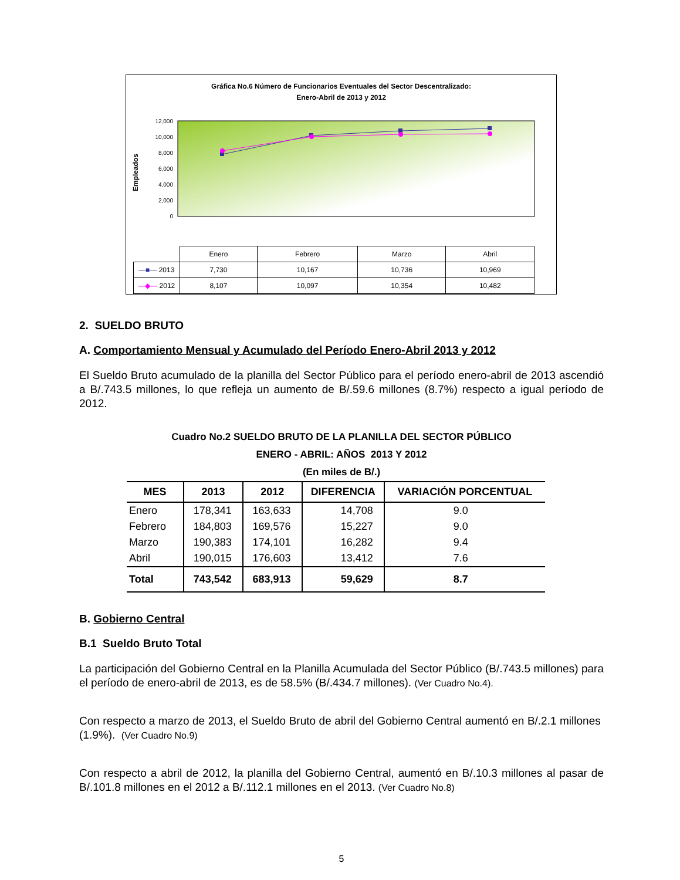Gráfica No.6 Número de Funcionarios Eventuales del Sector Descentralizado:
Enero-Abril de 2013 y 2012
Empleados
12,000
10,000
8,000
6,000
4,000
2,000
0
| | Enero | Febrero | Marzo | Abril |
| —■— 2013 | 7,730 | 10,167 | 10,736 | 10,969 |
| —◆— 2012 | 8,107 | 10,097 | 10,354 | 10,482 |
2. SUELDO BRUTO
A. Comportamiento Mensual y Acumulado del Período Enero-Abril 2013 y 2012
El Sueldo Bruto acumulado de la planilla del Sector Público para el período enero-abril de 2013 ascendió a B/.743.5 millones, lo que refleja un aumento de B/.59.6 millones (8.7%) respecto a igual período de 2012.
Cuadro No.2 SUELDO BRUTO DE LA PLANILLA DEL SECTOR PÚBLICO
ENERO - ABRIL: AÑOS 2013 Y 2012
(En miles de B/.)
| MES | 2013 | 2012 | DIFERENCIA | VARIACIÓN PORCENTUAL |
| --- | --- | --- | --- | --- |
| Enero | 178,341 | 163,633 | 14,708 | 9.0 |
| Febrero | 184,803 | 169,576 | 15,227 | 9.0 |
| Marzo | 190,383 | 174,101 | 16,282 | 9.4 |
| Abril | 190,015 | 176,603 | 13,412 | 7.6 |
| Total | 743,542 | 683,913 | 59,629 | 8.7 |
B. Gobierno Central
B.1 Sueldo Bruto Total
La participación del Gobierno Central en la Planilla Acumulada del Sector Público (B/.743.5 millones) para el período de enero-abril de 2013, es de 58.5% (B/.434.7 millones). (Ver Cuadro No.4).
Con respecto a marzo de 2013, el Sueldo Bruto de abril del Gobierno Central aumentó en B/.2.1 millones (1.9%). (Ver Cuadro No.9)
Con respecto a abril de 2012, la planilla del Gobierno Central, aumentó en B/.10.3 millones al pasar de B/.101.8 millones en el 2012 a B/.112.1 millones en el 2013. (Ver Cuadro No.8)
5